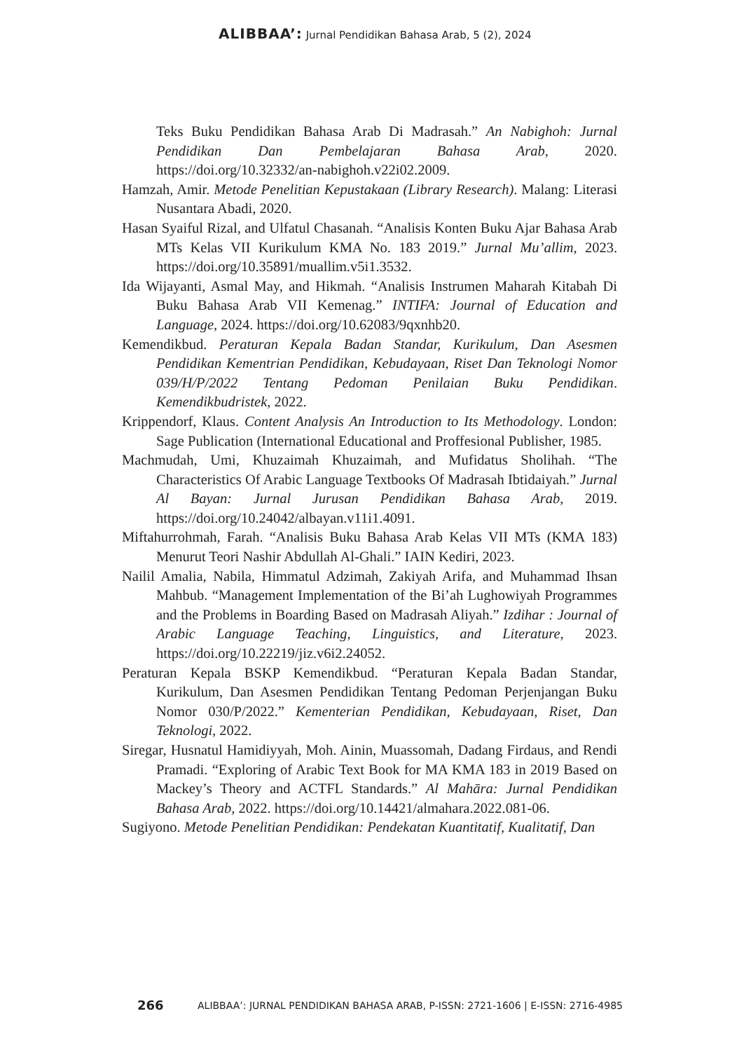ALIBBAA’: Jurnal Pendidikan Bahasa Arab, 5 (2), 2024
Teks Buku Pendidikan Bahasa Arab Di Madrasah.” An Nabighoh: Jurnal Pendidikan Dan Pembelajaran Bahasa Arab, 2020. https://doi.org/10.32332/an-nabighoh.v22i02.2009.
Hamzah, Amir. Metode Penelitian Kepustakaan (Library Research). Malang: Literasi Nusantara Abadi, 2020.
Hasan Syaiful Rizal, and Ulfatul Chasanah. “Analisis Konten Buku Ajar Bahasa Arab MTs Kelas VII Kurikulum KMA No. 183 2019.” Jurnal Mu’allim, 2023. https://doi.org/10.35891/muallim.v5i1.3532.
Ida Wijayanti, Asmal May, and Hikmah. “Analisis Instrumen Maharah Kitabah Di Buku Bahasa Arab VII Kemenag.” INTIFA: Journal of Education and Language, 2024. https://doi.org/10.62083/9qxnhb20.
Kemendikbud. Peraturan Kepala Badan Standar, Kurikulum, Dan Asesmen Pendidikan Kementrian Pendidikan, Kebudayaan, Riset Dan Teknologi Nomor 039/H/P/2022 Tentang Pedoman Penilaian Buku Pendidikan. Kemendikbudristek, 2022.
Krippendorf, Klaus. Content Analysis An Introduction to Its Methodology. London: Sage Publication (International Educational and Proffesional Publisher, 1985.
Machmudah, Umi, Khuzaimah Khuzaimah, and Mufidatus Sholihah. “The Characteristics Of Arabic Language Textbooks Of Madrasah Ibtidaiyah.” Jurnal Al Bayan: Jurnal Jurusan Pendidikan Bahasa Arab, 2019. https://doi.org/10.24042/albayan.v11i1.4091.
Miftahurrohmah, Farah. “Analisis Buku Bahasa Arab Kelas VII MTs (KMA 183) Menurut Teori Nashir Abdullah Al-Ghali.” IAIN Kediri, 2023.
Nailil Amalia, Nabila, Himmatul Adzimah, Zakiyah Arifa, and Muhammad Ihsan Mahbub. “Management Implementation of the Bi’ah Lughowiyah Programmes and the Problems in Boarding Based on Madrasah Aliyah.” Izdihar : Journal of Arabic Language Teaching, Linguistics, and Literature, 2023. https://doi.org/10.22219/jiz.v6i2.24052.
Peraturan Kepala BSKP Kemendikbud. “Peraturan Kepala Badan Standar, Kurikulum, Dan Asesmen Pendidikan Tentang Pedoman Perjenjangan Buku Nomor 030/P/2022.” Kementerian Pendidikan, Kebudayaan, Riset, Dan Teknologi, 2022.
Siregar, Husnatul Hamidiyyah, Moh. Ainin, Muassomah, Dadang Firdaus, and Rendi Pramadi. “Exploring of Arabic Text Book for MA KMA 183 in 2019 Based on Mackey’s Theory and ACTFL Standards.” Al Mahāra: Jurnal Pendidikan Bahasa Arab, 2022. https://doi.org/10.14421/almahara.2022.081-06.
Sugiyono. Metode Penelitian Pendidikan: Pendekatan Kuantitatif, Kualitatif, Dan
266 ALIBBAA’: JURNAL PENDIDIKAN BAHASA ARAB, P-ISSN: 2721-1606 | E-ISSN: 2716-4985